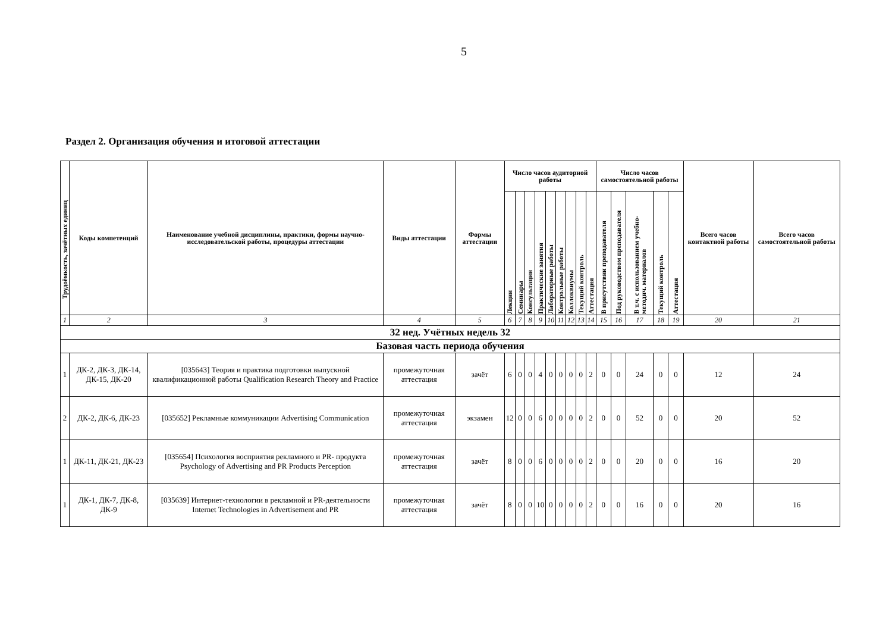5
Раздел 2. Организация обучения и итоговой аттестации
| Трудоёмкость, зачётных единиц | Коды компетенций | Наименование учебной дисциплины, практики, формы научно-исследовательской работы, процедуры аттестации | Виды аттестации | Формы аттестации | Число часов аудиторной работы | | | | | | | | | Число часов самостоятельной работы | | | | | Всего часов контактной работы | Всего часов самостоятельной работы |
| --- | --- | --- | --- | --- | --- | --- | --- | --- | --- | --- | --- | --- | --- | --- | --- | --- | --- | --- | --- | --- |
| | | | | | Лекции | Семинары | Консультации | Практические занятия | Лабораторные работы | Контрольные работы | Коллоквиумы | Текущий контроль | Аттестация | В присутствии преподавателя | Под руководством преподавателя | В т.ч. с использованием учебно- методич. материалов | Текущий контроль | Аттестация | | |
| 1 | 2 | 3 | 4 | 5 | 6 | 7 | 8 | 9 | 10 | 11 | 12 | 13 | 14 | 15 | 16 | 17 | 18 | 19 | 20 | 21 |
| 32 нед. Учётных недель 32 | | | | | | | | | | | | | | | | | | | | |
| Базовая часть периода обучения | | | | | | | | | | | | | | | | | | | | |
| 1 | ДК-2, ДК-3, ДК-14, ДК-15, ДК-20 | [035643] Теория и практика подготовки выпускной квалификационной работы Qualification Research Theory and Practice | промежуточная аттестация | зачёт | 6 | 0 | 0 | 4 | 0 | 0 | 0 | 0 | 2 | 0 | 0 | 24 | 0 | 0 | 12 | 24 |
| 2 | ДК-2, ДК-6, ДК-23 | [035652] Рекламные коммуникации Advertising Communication | промежуточная аттестация | экзамен | 12 | 0 | 0 | 6 | 0 | 0 | 0 | 0 | 2 | 0 | 0 | 52 | 0 | 0 | 20 | 52 |
| 1 | ДК-11, ДК-21, ДК-23 | [035654] Психология восприятия рекламного и PR- продукта Psychology of Advertising and PR Products Perception | промежуточная аттестация | зачёт | 8 | 0 | 0 | 6 | 0 | 0 | 0 | 0 | 2 | 0 | 0 | 20 | 0 | 0 | 16 | 20 |
| 1 | ДК-1, ДК-7, ДК-8, ДК-9 | [035639] Интернет-технологии в рекламной и PR-деятельности Internet Technologies in Advertisement and PR | промежуточная аттестация | зачёт | 8 | 0 | 0 | 10 | 0 | 0 | 0 | 0 | 2 | 0 | 0 | 16 | 0 | 0 | 20 | 16 |